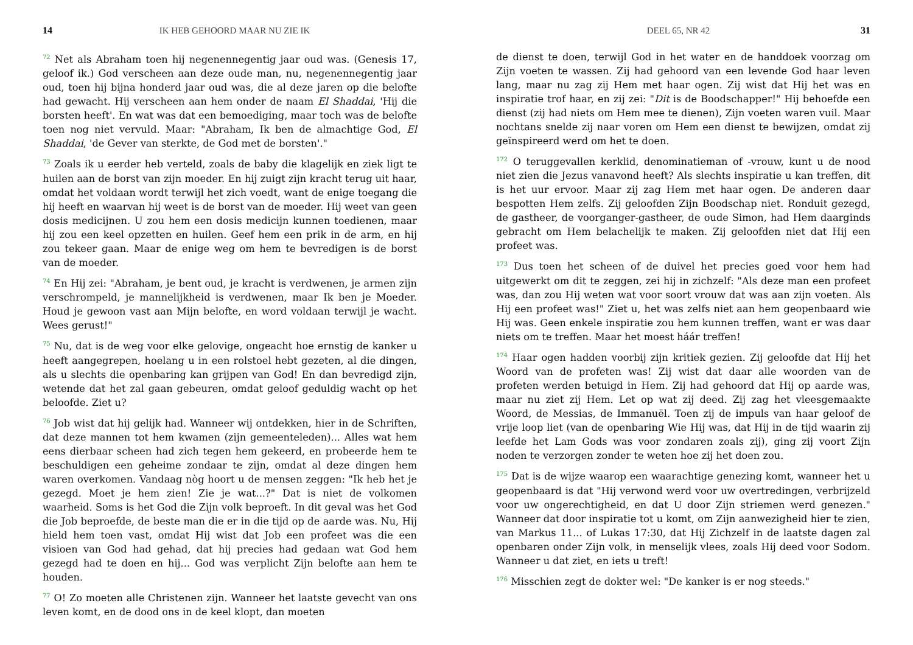14 IK HEB GEHOORD MAAR NU ZIE IK
<sup>72</sup> Net als Abraham toen hij negenennegentig jaar oud was. (Genesis 17, geloof ik.) God verscheen aan deze oude man, nu, negenennegentig jaar oud, toen hij bijna honderd jaar oud was, die al deze jaren op die belofte had gewacht. Hij verscheen aan hem onder de naam El Shaddai, 'Hij die borsten heeft'. En wat was dat een bemoediging, maar toch was de belofte toen nog niet vervuld. Maar: "Abraham, Ik ben de almachtige God, El Shaddai, 'de Gever van sterkte, de God met de borsten'."
<sup>73</sup> Zoals ik u eerder heb verteld, zoals de baby die klagelijk en ziek ligt te huilen aan de borst van zijn moeder. En hij zuigt zijn kracht terug uit haar, omdat het voldaan wordt terwijl het zich voedt, want de enige toegang die hij heeft en waarvan hij weet is de borst van de moeder. Hij weet van geen dosis medicijnen. U zou hem een dosis medicijn kunnen toedienen, maar hij zou een keel opzetten en huilen. Geef hem een prik in de arm, en hij zou tekeer gaan. Maar de enige weg om hem te bevredigen is de borst van de moeder.
<sup>74</sup> En Hij zei: "Abraham, je bent oud, je kracht is verdwenen, je armen zijn verschrompeld, je mannelijkheid is verdwenen, maar Ik ben je Moeder. Houd je gewoon vast aan Mijn belofte, en word voldaan terwijl je wacht. Wees gerust!"
<sup>75</sup> Nu, dat is de weg voor elke gelovige, ongeacht hoe ernstig de kanker u heeft aangegrepen, hoelang u in een rolstoel hebt gezeten, al die dingen, als u slechts die openbaring kan grijpen van God! En dan bevredigd zijn, wetende dat het zal gaan gebeuren, omdat geloof geduldig wacht op het beloofde. Ziet u?
<sup>76</sup> Job wist dat hij gelijk had. Wanneer wij ontdekken, hier in de Schriften, dat deze mannen tot hem kwamen (zijn gemeenteleden)... Alles wat hem eens dierbaar scheen had zich tegen hem gekeerd, en probeerde hem te beschuldigen een geheime zondaar te zijn, omdat al deze dingen hem waren overkomen. Vandaag nòg hoort u de mensen zeggen: "Ik heb het je gezegd. Moet je hem zien! Zie je wat...?" Dat is niet de volkomen waarheid. Soms is het God die Zijn volk beproeft. In dit geval was het God die Job beproefde, de beste man die er in die tijd op de aarde was. Nu, Hij hield hem toen vast, omdat Hij wist dat Job een profeet was die een visioen van God had gehad, dat hij precies had gedaan wat God hem gezegd had te doen en hij... God was verplicht Zijn belofte aan hem te houden.
<sup>77</sup> O! Zo moeten alle Christenen zijn. Wanneer het laatste gevecht van ons leven komt, en de dood ons in de keel klopt, dan moeten
DEEL 65, NR 42 31
de dienst te doen, terwijl God in het water en de handdoek voorzag om Zijn voeten te wassen. Zij had gehoord van een levende God haar leven lang, maar nu zag zij Hem met haar ogen. Zij wist dat Hij het was en inspiratie trof haar, en zij zei: "Dit is de Boodschapper!" Hij behoefde een dienst (zij had niets om Hem mee te dienen), Zijn voeten waren vuil. Maar nochtans snelde zij naar voren om Hem een dienst te bewijzen, omdat zij geïnspireerd werd om het te doen.
<sup>172</sup> O teruggevallen kerklid, denominatieman of -vrouw, kunt u de nood niet zien die Jezus vanavond heeft? Als slechts inspiratie u kan treffen, dit is het uur ervoor. Maar zij zag Hem met haar ogen. De anderen daar bespotten Hem zelfs. Zij geloofden Zijn Boodschap niet. Ronduit gezegd, de gastheer, de voorganger-gastheer, de oude Simon, had Hem daarginds gebracht om Hem belachelijk te maken. Zij geloofden niet dat Hij een profeet was.
<sup>173</sup> Dus toen het scheen of de duivel het precies goed voor hem had uitgewerkt om dit te zeggen, zei hij in zichzelf: "Als deze man een profeet was, dan zou Hij weten wat voor soort vrouw dat was aan zijn voeten. Als Hij een profeet was!" Ziet u, het was zelfs niet aan hem geopenbaard wie Hij was. Geen enkele inspiratie zou hem kunnen treffen, want er was daar niets om te treffen. Maar het moest háár treffen!
<sup>174</sup> Haar ogen hadden voorbij zijn kritiek gezien. Zij geloofde dat Hij het Woord van de profeten was! Zij wist dat daar alle woorden van de profeten werden betuigd in Hem. Zij had gehoord dat Hij op aarde was, maar nu ziet zij Hem. Let op wat zij deed. Zij zag het vleesgemaakte Woord, de Messias, de Immanuël. Toen zij de impuls van haar geloof de vrije loop liet (van de openbaring Wie Hij was, dat Hij in de tijd waarin zij leefde het Lam Gods was voor zondaren zoals zij), ging zij voort Zijn noden te verzorgen zonder te weten hoe zij het doen zou.
<sup>175</sup> Dat is de wijze waarop een waarachtige genezing komt, wanneer het u geopenbaard is dat "Hij verwond werd voor uw overtredingen, verbrijzeld voor uw ongerechtigheid, en dat U door Zijn striemen werd genezen." Wanneer dat door inspiratie tot u komt, om Zijn aanwezigheid hier te zien, van Markus 11... of Lukas 17:30, dat Hij Zichzelf in de laatste dagen zal openbaren onder Zijn volk, in menselijk vlees, zoals Hij deed voor Sodom. Wanneer u dat ziet, en iets u treft!
<sup>176</sup> Misschien zegt de dokter wel: "De kanker is er nog steeds."